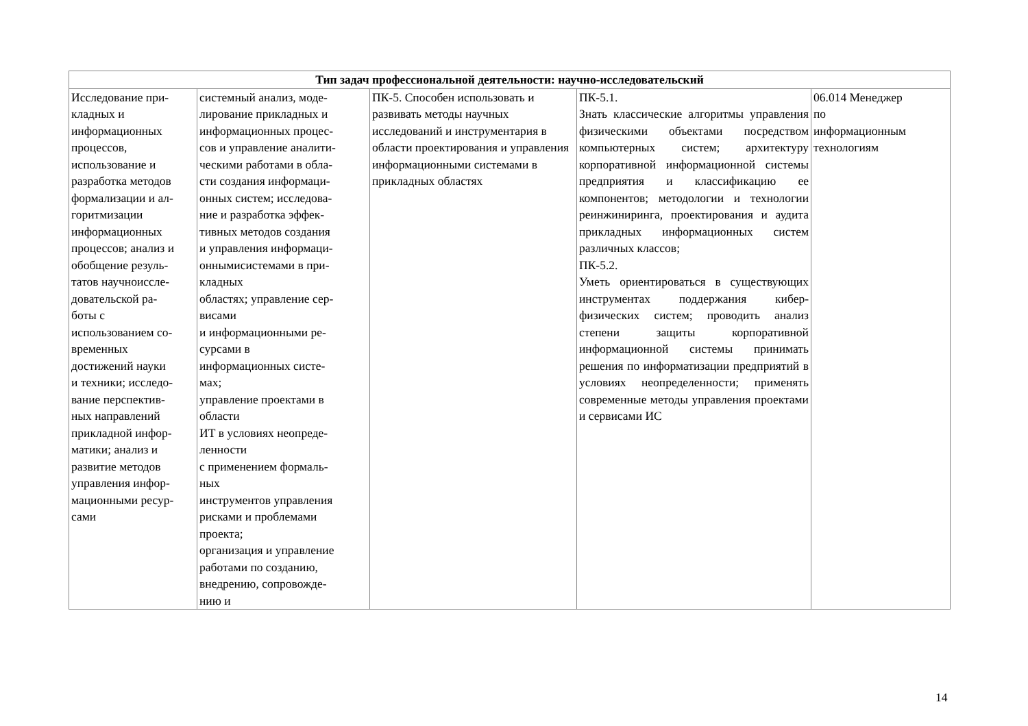| Тип задач профессиональной деятельности: научно-исследовательский | | | | |
| --- | --- | --- | --- | --- |
| Исследование при- кладных и информационных процессов, использование и разработка методов формализации и ал- горитмизации информационных процессов; анализ и обобщение резуль- татов научноиссле- довательской ра- боты с использованием со- временных достижений науки и техники; исследо- вание перспектив- ных направлений прикладной инфор- матики; анализ и развитие методов управления инфор- мационными ресур- сами | системный анализ, моде- лирование прикладных и информационных процес- сов и управление аналити- ческими работами в обла- сти создания информаци- онных систем; исследова- ние и разработка эффек- тивных методов создания и управления информаци- оннымисистемами в при- кладных областях; управление сер- висами и информационными ре- сурсами в информационных систе- мах; управление проектами в области ИТ в условиях неопреде- ленности с применением формаль- ных инструментов управления рисками и проблемами проекта; организация и управление работами по созданию, внедрению, сопровожде- нию и | ПК-5. Способен использовать и развивать методы научных исследований и инструментария в области проектирования и управления информационными системами в прикладных областях | ПК-5.1. Знать классические алгоритмы управления физическими объектами посредством компьютерных систем; архитектуру корпоративной информационной системы предприятия и классификацию ее компонентов; методологии и технологии реинжиниринга, проектирования и аудита прикладных информационных систем различных классов; ПК-5.2. Уметь ориентироваться в существующих инструментах поддержания кибер-физических систем; проводить анализ степени защиты корпоративной информационной системы принимать решения по информатизации предприятий в условиях неопределенности; применять современные методы управления проектами и сервисами ИС | 06.014 Менеджер по информационным технологиям |
14